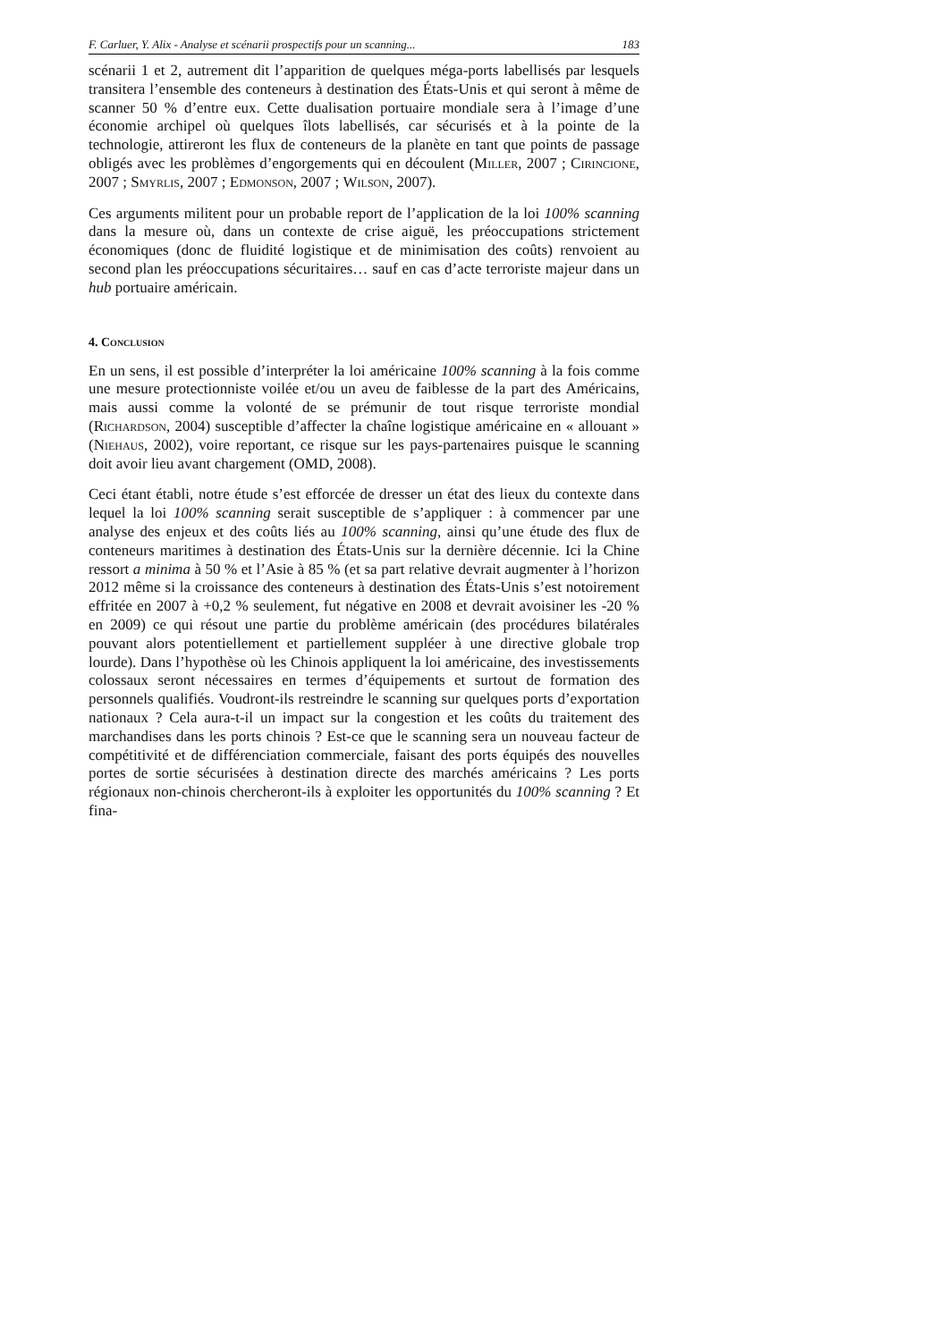F. Carluer, Y. Alix - Analyse et scénarii prospectifs pour un scanning... 183
scénarii 1 et 2, autrement dit l’apparition de quelques méga-ports labellisés par lesquels transitera l’ensemble des conteneurs à destination des États-Unis et qui seront à même de scanner 50 % d’entre eux. Cette dualisation portuaire mondiale sera à l’image d’une économie archipel où quelques îlots labellisés, car sécurisés et à la pointe de la technologie, attireront les flux de conteneurs de la planète en tant que points de passage obligés avec les problèmes d’engorgements qui en découlent (Miller, 2007 ; Cirincione, 2007 ; Smyrlis, 2007 ; Edmonson, 2007 ; Wilson, 2007).
Ces arguments militent pour un probable report de l’application de la loi 100% scanning dans la mesure où, dans un contexte de crise aiguë, les préoccupations strictement économiques (donc de fluidité logistique et de minimisation des coûts) renvoient au second plan les préoccupations sécuritaires… sauf en cas d’acte terroriste majeur dans un hub portuaire américain.
4. Conclusion
En un sens, il est possible d’interpréter la loi américaine 100% scanning à la fois comme une mesure protectionniste voilée et/ou un aveu de faiblesse de la part des Américains, mais aussi comme la volonté de se prémunir de tout risque terroriste mondial (Richardson, 2004) susceptible d’affecter la chaîne logistique américaine en « allouant » (Niehaus, 2002), voire reportant, ce risque sur les pays-partenaires puisque le scanning doit avoir lieu avant chargement (OMD, 2008).
Ceci étant établi, notre étude s’est efforcée de dresser un état des lieux du contexte dans lequel la loi 100% scanning serait susceptible de s’appliquer : à commencer par une analyse des enjeux et des coûts liés au 100% scanning, ainsi qu’une étude des flux de conteneurs maritimes à destination des États-Unis sur la dernière décennie. Ici la Chine ressort a minima à 50 % et l’Asie à 85 % (et sa part relative devrait augmenter à l’horizon 2012 même si la croissance des conteneurs à destination des États-Unis s’est notoirement effritée en 2007 à +0,2 % seulement, fut négative en 2008 et devrait avoisiner les -20 % en 2009) ce qui résout une partie du problème américain (des procédures bilatérales pouvant alors potentiellement et partiellement suppléer à une directive globale trop lourde). Dans l’hypothèse où les Chinois appliquent la loi américaine, des investissements colossaux seront nécessaires en termes d’équipements et surtout de formation des personnels qualifiés. Voudront-ils restreindre le scanning sur quelques ports d’exportation nationaux ? Cela aura-t-il un impact sur la congestion et les coûts du traitement des marchandises dans les ports chinois ? Est-ce que le scanning sera un nouveau facteur de compétitivité et de différenciation commerciale, faisant des ports équipés des nouvelles portes de sortie sécurisées à destination directe des marchés américains ? Les ports régionaux non-chinois chercheront-ils à exploiter les opportunités du 100% scanning ? Et fina-